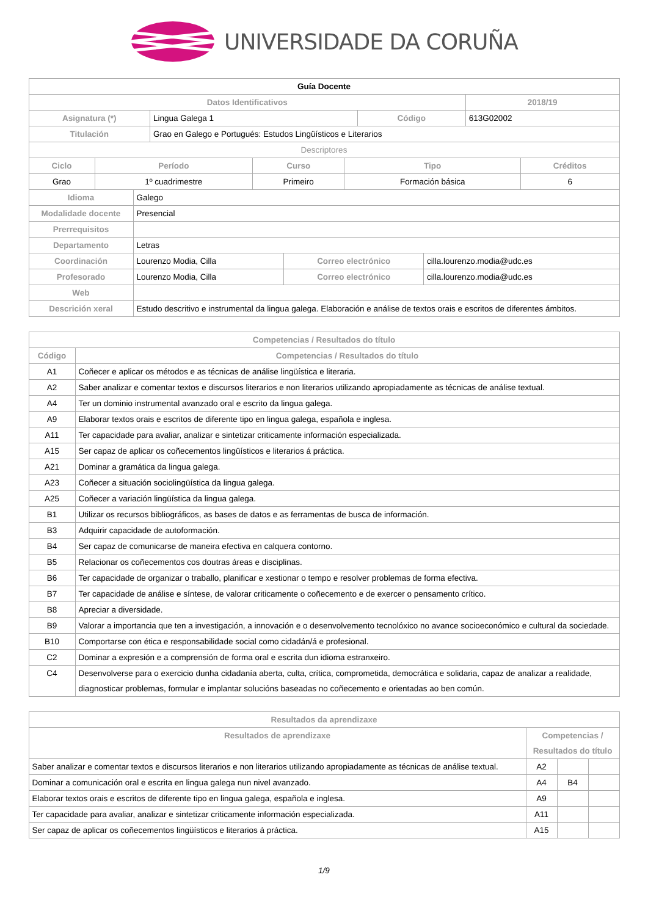UNIVERSIDADE DA CORUÑA
| Guía Docente | | | |
| --- | --- | --- | --- |
| Datos Identificativos | | | 2018/19 |
| Asignatura (*) | Lingua Galega 1 | Código | 613G02002 |
| Titulación | Grao en Galego e Portugués: Estudos Lingüísticos e Literarios | | |
| Descriptores | | | |
| Ciclo | Período | Curso | Tipo | Créditos |
| --- | --- | --- | --- | --- |
| Grao | 1º cuadrimestre | Primeiro | Formación básica | 6 |
| Idioma | Galego | | |
| Modalidade docente | Presencial | | |
| Prerrequisitos | | | |
| Departamento | Letras | | |
| Coordinación | Lourenzo Modia, Cilla | Correo electrónico | cilla.lourenzo.modia@udc.es |
| Profesorado | Lourenzo Modia, Cilla | Correo electrónico | cilla.lourenzo.modia@udc.es |
| Web | | | |
| Descrición xeral | Estudo descritivo e instrumental da lingua galega. Elaboración e análise de textos orais e escritos de diferentes ámbitos. | | |
| Competencias / Resultados do título | |
| --- | --- |
| Código | Competencias / Resultados do título |
| A1 | Coñecer e aplicar os métodos e as técnicas de análise lingüística e literaria. |
| A2 | Saber analizar e comentar textos e discursos literarios e non literarios utilizando apropiadamente as técnicas de análise textual. |
| A4 | Ter un dominio instrumental avanzado oral e escrito da lingua galega. |
| A9 | Elaborar textos orais e escritos de diferente tipo en lingua galega, española e inglesa. |
| A11 | Ter capacidade para avaliar, analizar e sintetizar criticamente información especializada. |
| A15 | Ser capaz de aplicar os coñecementos lingüísticos e literarios á práctica. |
| A21 | Dominar a gramática da lingua galega. |
| A23 | Coñecer a situación sociolingüística da lingua galega. |
| A25 | Coñecer a variación lingüística da lingua galega. |
| B1 | Utilizar os recursos bibliográficos, as bases de datos e as ferramentas de busca de información. |
| B3 | Adquirir capacidade de autoformación. |
| B4 | Ser capaz de comunicarse de maneira efectiva en calquera contorno. |
| B5 | Relacionar os coñecementos cos doutras áreas e disciplinas. |
| B6 | Ter capacidade de organizar o traballo, planificar e xestionar o tempo e resolver problemas de forma efectiva. |
| B7 | Ter capacidade de análise e síntese, de valorar criticamente o coñecemento e de exercer o pensamento crítico. |
| B8 | Apreciar a diversidade. |
| B9 | Valorar a importancia que ten a investigación, a innovación e o desenvolvemento tecnolóxico no avance socioeconómico e cultural da sociedade. |
| B10 | Comportarse con ética e responsabilidade social como cidadán/á e profesional. |
| C2 | Dominar a expresión e a comprensión de forma oral e escrita dun idioma estranxeiro. |
| C4 | Desenvolverse para o exercicio dunha cidadanía aberta, culta, crítica, comprometida, democrática e solidaria, capaz de analizar a realidade, diagnosticar problemas, formular e implantar solucións baseadas no coñecemento e orientadas ao ben común. |
| Resultados da aprendizaxe | | | |
| --- | --- | --- | --- |
| Resultados de aprendizaxe | Competencias / Resultados do título | | |
| Saber analizar e comentar textos e discursos literarios e non literarios utilizando apropiadamente as técnicas de análise textual. | A2 | | |
| Dominar a comunicación oral e escrita en lingua galega nun nivel avanzado. | A4 | B4 | |
| Elaborar textos orais e escritos de diferente tipo en lingua galega, española e inglesa. | A9 | | |
| Ter capacidade para avaliar, analizar e sintetizar criticamente información especializada. | A11 | | |
| Ser capaz de aplicar os coñecementos lingüísticos e literarios á práctica. | A15 | | |
1/9